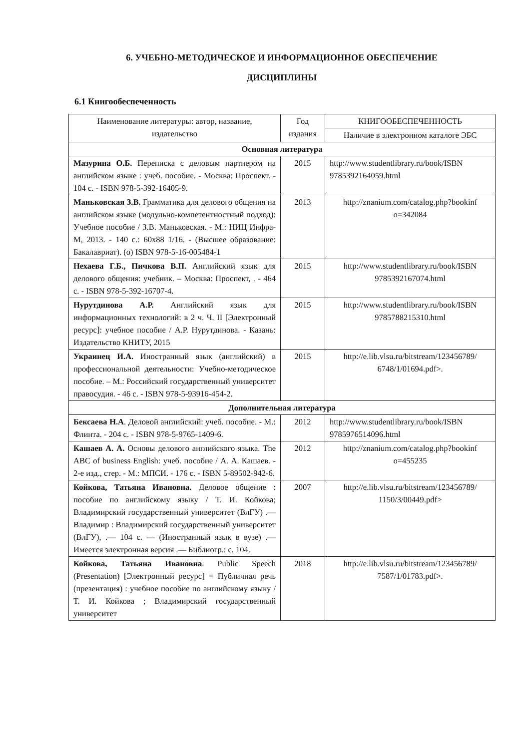6. УЧЕБНО-МЕТОДИЧЕСКОЕ И ИНФОРМАЦИОННОЕ ОБЕСПЕЧЕНИЕ
ДИСЦИПЛИНЫ
6.1 Книгообеспеченность
| Наименование литературы: автор, название, издательство | Год издания | КНИГООБЕСПЕЧЕННОСТЬ |
| --- | --- | --- |
| | | Наличие в электронном каталоге ЭБС |
| Основная литература | | |
| Мазурина О.Б. Переписка с деловым партнером на английском языке : учеб. пособие. - Москва: Проспект. - 104 с. - ISBN 978-5-392-16405-9. | 2015 | http://www.studentlibrary.ru/book/ISBN 9785392164059.html |
| Маньковская З.В. Грамматика для делового общения на английском языке (модульно-компетентностный подход): Учебное пособие / З.В. Маньковская. - М.: НИЦ Инфра-М, 2013. - 140 с.: 60x88 1/16. - (Высшее образование: Бакалавриат). (о) ISBN 978-5-16-005484-1 | 2013 | http://znanium.com/catalog.php?bookinf o=342084 |
| Нехаева Г.Б., Пичкова В.П. Английский язык для делового общения: учебник. – Москва: Проспект, . - 464 с. - ISBN 978-5-392-16707-4. | 2015 | http://www.studentlibrary.ru/book/ISBN 9785392167074.html |
| Нурутдинова А.Р. Английский язык для информационных технологий: в 2 ч. Ч. II [Электронный ресурс]: учебное пособие / А.Р. Нурутдинова. - Казань: Издательство КНИТУ, 2015 | 2015 | http://www.studentlibrary.ru/book/ISBN 9785788215310.html |
| Украинец И.А. Иностранный язык (английский) в профессиональной деятельности: Учебно-методическое пособие. – М.: Российский государственный университет правосудия. - 46 с. - ISBN 978-5-93916-454-2. | 2015 | http://e.lib.vlsu.ru/bitstream/123456789/ 6748/1/01694.pdf>. |
| Дополнительная литература | | |
| Бексаева Н.А . Деловой английский: учеб. пособие. - М.: Флинта. - 204 с. - ISBN 978-5-9765-1409-6. | 2012 | http://www.studentlibrary.ru/book/ISBN 9785976514096.html |
| Кашаев А. А. Основы делового английского языка. The ABC of business English: учеб. пособие / А. А. Кашаев. - 2-е изд., стер. - М.: МПСИ. - 176 с. - ISBN 5-89502-942-6. | 2012 | http://znanium.com/catalog.php?bookinf o=455235 |
| Койкова, Татьяна Ивановна. Деловое общение : пособие по английскому языку / Т. И. Койкова; Владимирский государственный университет (ВлГУ) .— Владимир : Владимирский государственный университет (ВлГУ), .— 104 с. — (Иностранный язык в вузе) .— Имеется электронная версия .— Библиогр.: с. 104. | 2007 | http://e.lib.vlsu.ru/bitstream/123456789/ 1150/3/00449.pdf> |
| Койкова, Татьяна Ивановна . Public Speech (Presentation) [Электронный ресурс] = Публичная речь (презентация) : учебное пособие по английскому языку / Т. И. Койкова ; Владимирский государственный университет | 2018 | http://e.lib.vlsu.ru/bitstream/123456789/ 7587/1/01783.pdf>. |